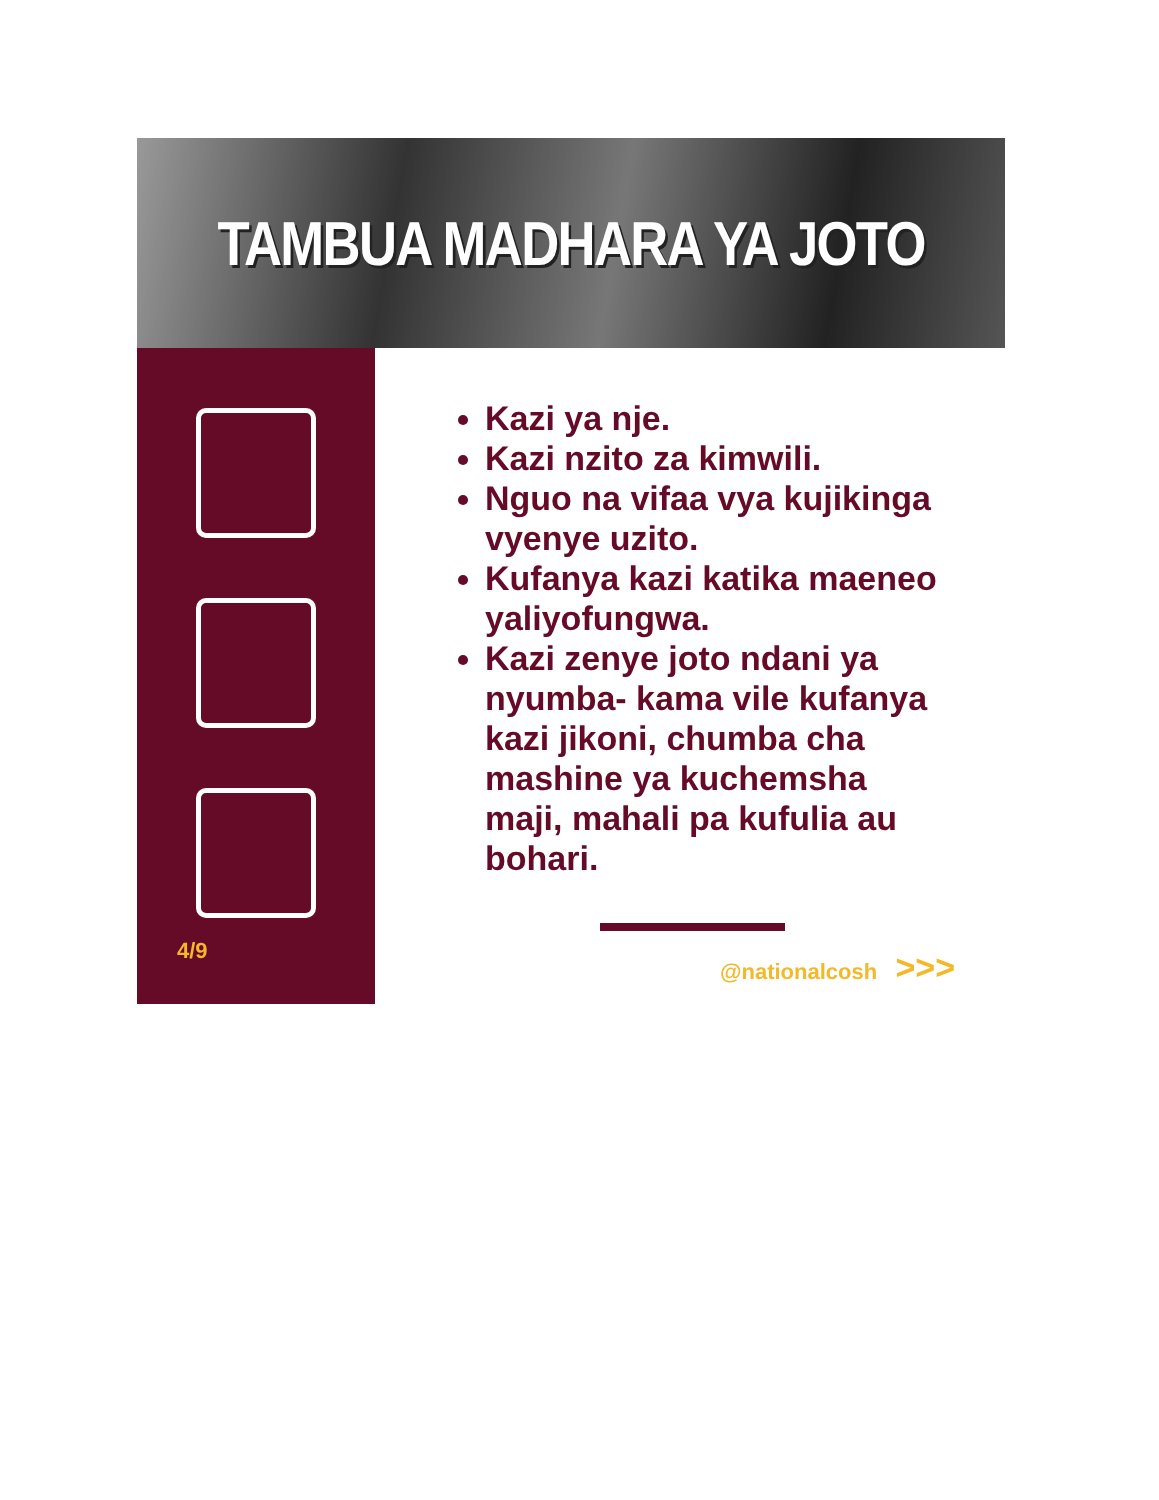TAMBUA MADHARA YA JOTO
4/9
Kazi ya nje.
Kazi nzito za kimwili.
Nguo na vifaa vya kujikinga vyenye uzito.
Kufanya kazi katika maeneo yaliyofungwa.
Kazi zenye joto ndani ya nyumba- kama vile kufanya kazi jikoni, chumba cha mashine ya kuchemsha maji, mahali pa kufulia au bohari.
@nationalcosh >>>